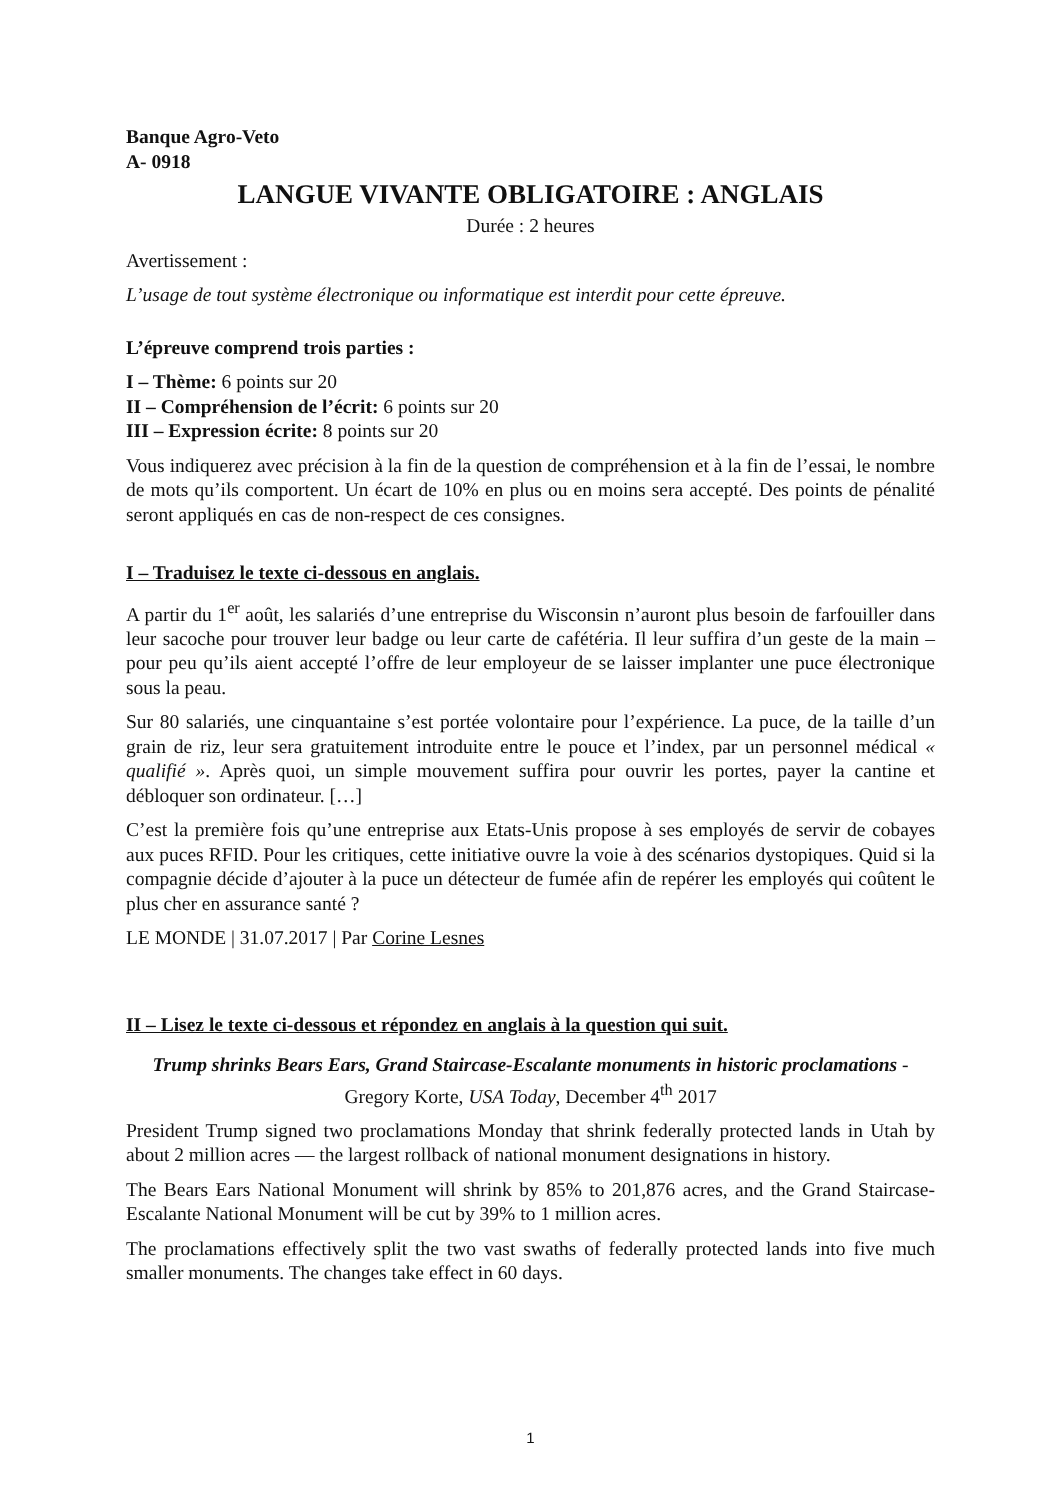Banque Agro-Veto
A- 0918
LANGUE VIVANTE OBLIGATOIRE : ANGLAIS
Durée : 2 heures
Avertissement :
L’usage de tout système électronique ou informatique est interdit pour cette épreuve.
L’épreuve comprend trois parties :
I – Thème: 6 points sur 20
II – Compréhension de l’écrit: 6 points sur 20
III – Expression écrite: 8 points sur 20
Vous indiquerez avec précision à la fin de la question de compréhension et à la fin de l’essai, le nombre de mots qu’ils comportent. Un écart de 10% en plus ou en moins sera accepté. Des points de pénalité seront appliqués en cas de non-respect de ces consignes.
I – Traduisez le texte ci-dessous en anglais.
A partir du 1<sup>er</sup> août, les salariés d’une entreprise du Wisconsin n’auront plus besoin de farfouiller dans leur sacoche pour trouver leur badge ou leur carte de cafétéria. Il leur suffira d’un geste de la main – pour peu qu’ils aient accepté l’offre de leur employeur de se laisser implanter une puce électronique sous la peau.
Sur 80 salariés, une cinquantaine s’est portée volontaire pour l’expérience. La puce, de la taille d’un grain de riz, leur sera gratuitement introduite entre le pouce et l’index, par un personnel médical « qualifié ». Après quoi, un simple mouvement suffira pour ouvrir les portes, payer la cantine et débloquer son ordinateur. […]
C’est la première fois qu’une entreprise aux Etats-Unis propose à ses employés de servir de cobayes aux puces RFID. Pour les critiques, cette initiative ouvre la voie à des scénarios dystopiques. Quid si la compagnie décide d’ajouter à la puce un détecteur de fumée afin de repérer les employés qui coûtent le plus cher en assurance santé ?
LE MONDE | 31.07.2017 | Par Corine Lesnes
II – Lisez le texte ci-dessous et répondez en anglais à la question qui suit.
Trump shrinks Bears Ears, Grand Staircase-Escalante monuments in historic proclamations - Gregory Korte, USA Today, December 4<sup>th</sup> 2017
President Trump signed two proclamations Monday that shrink federally protected lands in Utah by about 2 million acres — the largest rollback of national monument designations in history.
The Bears Ears National Monument will shrink by 85% to 201,876 acres, and the Grand Staircase-Escalante National Monument will be cut by 39% to 1 million acres.
The proclamations effectively split the two vast swaths of federally protected lands into five much smaller monuments. The changes take effect in 60 days.
1